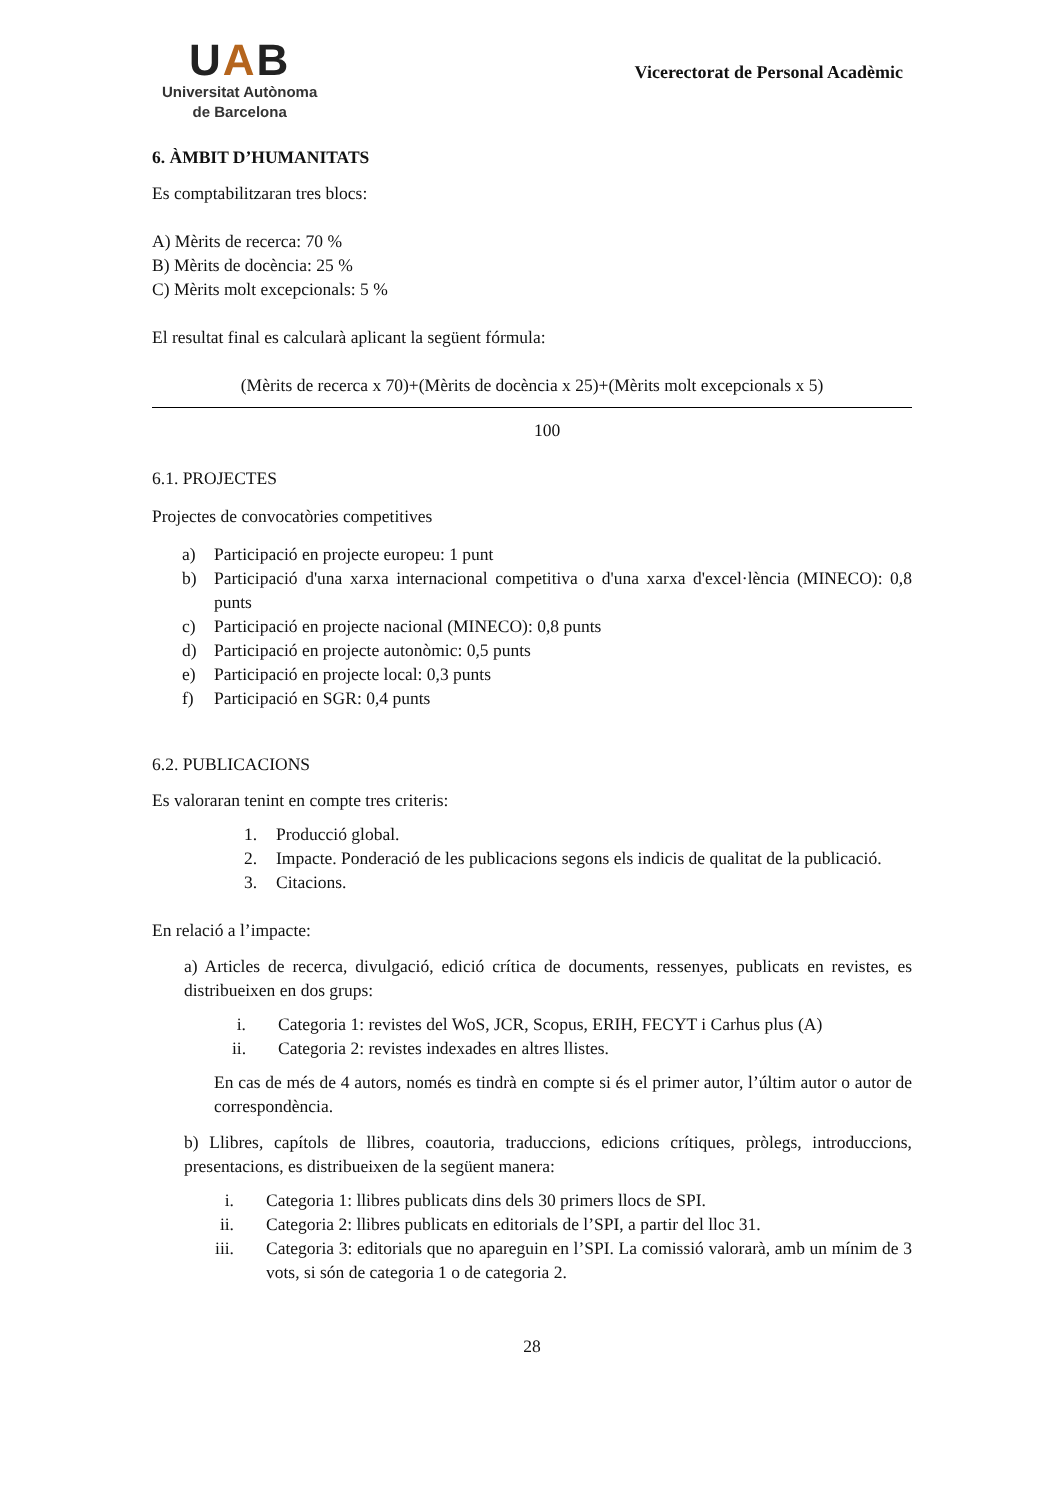UAB
Universitat Autònoma
de Barcelona
Vicerectorat de Personal Acadèmic
6. ÀMBIT D’HUMANITATS
Es comptabilitzaran tres blocs:
A) Mèrits de recerca: 70 %
B) Mèrits de docència: 25 %
C) Mèrits molt excepcionals: 5 %
El resultat final es calcularà aplicant la següent fórmula:
(Mèrits de recerca x 70)+(Mèrits de docència x 25)+(Mèrits molt excepcionals x 5)
100
6.1. PROJECTES
Projectes de convocatòries competitives
a) Participació en projecte europeu: 1 punt
b) Participació d'una xarxa internacional competitiva o d'una xarxa d'excel·lència (MINECO): 0,8 punts
c) Participació en projecte nacional (MINECO): 0,8 punts
d) Participació en projecte autonòmic: 0,5 punts
e) Participació en projecte local: 0,3 punts
f) Participació en SGR: 0,4 punts
6.2. PUBLICACIONS
Es valoraran tenint en compte tres criteris:
1. Producció global.
2. Impacte. Ponderació de les publicacions segons els indicis de qualitat de la publicació.
3. Citacions.
En relació a l’impacte:
a) Articles de recerca, divulgació, edició crítica de documents, ressenyes, publicats en revistes, es distribueixen en dos grups:
i. Categoria 1: revistes del WoS, JCR, Scopus, ERIH, FECYT i Carhus plus (A)
ii. Categoria 2: revistes indexades en altres llistes.
En cas de més de 4 autors, només es tindrà en compte si és el primer autor, l’últim autor o autor de correspondència.
b) Llibres, capítols de llibres, coautoria, traduccions, edicions crítiques, pròlegs, introduccions, presentacions, es distribueixen de la següent manera:
i. Categoria 1: llibres publicats dins dels 30 primers llocs de SPI.
ii. Categoria 2: llibres publicats en editorials de l’SPI, a partir del lloc 31.
iii. Categoria 3: editorials que no apareguin en l’SPI. La comissió valorarà, amb un mínim de 3 vots, si són de categoria 1 o de categoria 2.
28